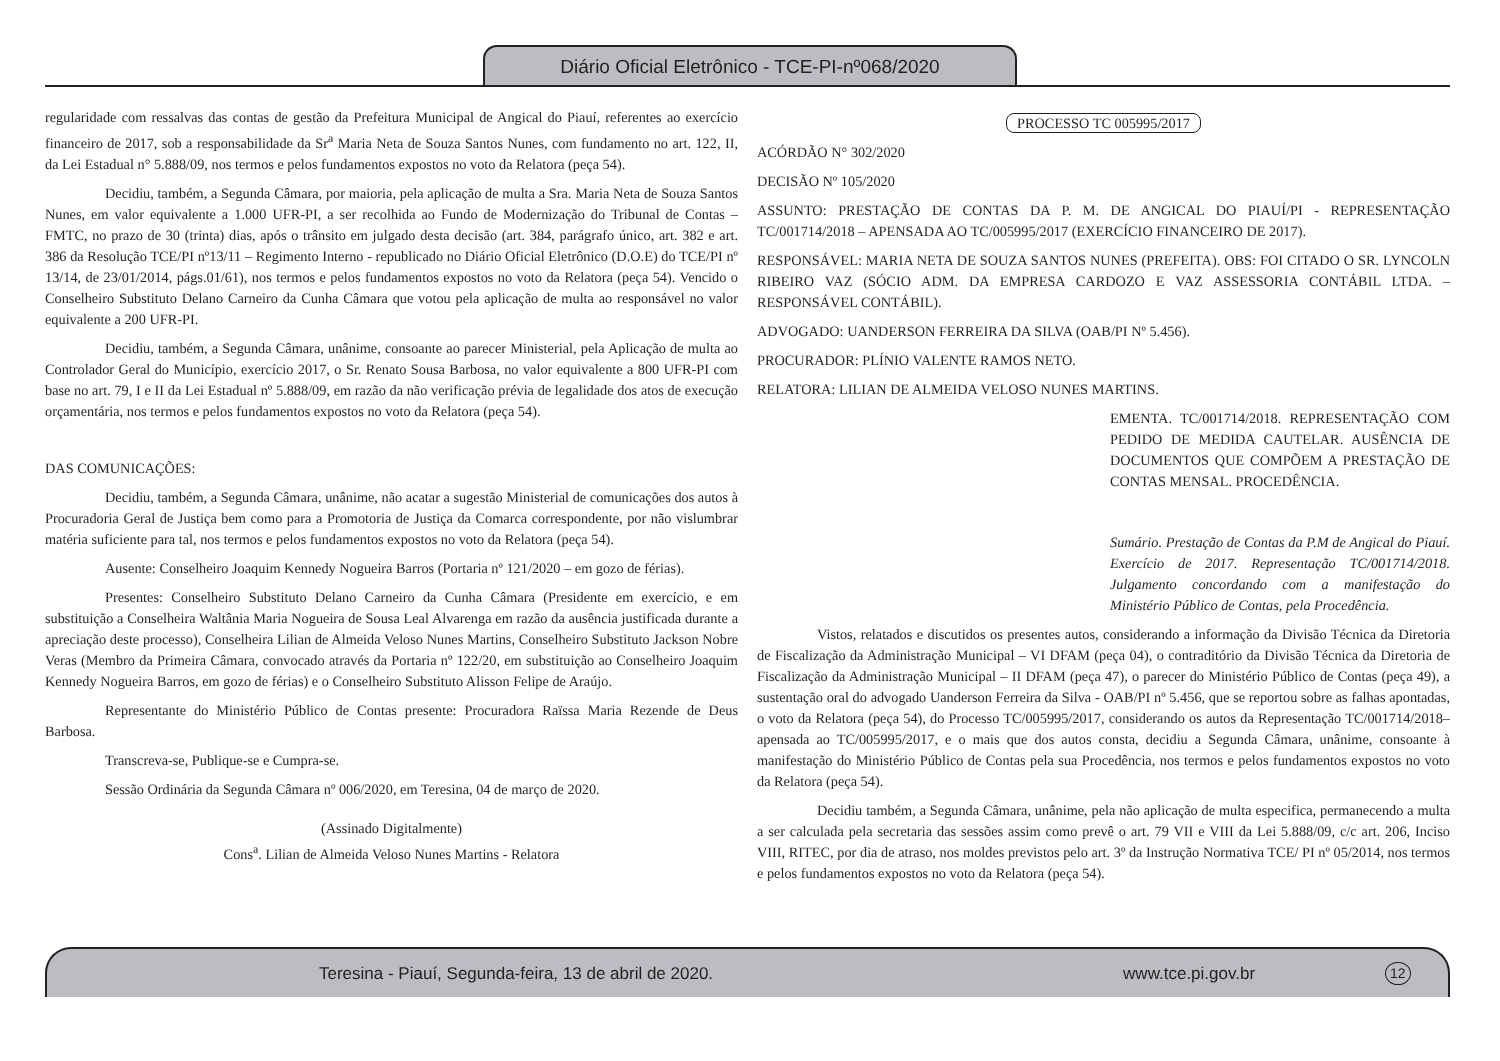Diário Oficial Eletrônico - TCE-PI-nº068/2020
regularidade com ressalvas das contas de gestão da Prefeitura Municipal de Angical do Piauí, referentes ao exercício financeiro de 2017, sob a responsabilidade da Sr<sup>a</sup> Maria Neta de Souza Santos Nunes, com fundamento no art. 122, II, da Lei Estadual n° 5.888/09, nos termos e pelos fundamentos expostos no voto da Relatora (peça 54).
Decidiu, também, a Segunda Câmara, por maioria, pela aplicação de multa a Sra. Maria Neta de Souza Santos Nunes, em valor equivalente a 1.000 UFR-PI, a ser recolhida ao Fundo de Modernização do Tribunal de Contas – FMTC, no prazo de 30 (trinta) dias, após o trânsito em julgado desta decisão (art. 384, parágrafo único, art. 382 e art. 386 da Resolução TCE/PI nº13/11 – Regimento Interno - republicado no Diário Oficial Eletrônico (D.O.E) do TCE/PI nº 13/14, de 23/01/2014, págs.01/61), nos termos e pelos fundamentos expostos no voto da Relatora (peça 54). Vencido o Conselheiro Substituto Delano Carneiro da Cunha Câmara que votou pela aplicação de multa ao responsável no valor equivalente a 200 UFR-PI.
Decidiu, também, a Segunda Câmara, unânime, consoante ao parecer Ministerial, pela Aplicação de multa ao Controlador Geral do Município, exercício 2017, o Sr. Renato Sousa Barbosa, no valor equivalente a 800 UFR-PI com base no art. 79, I e II da Lei Estadual nº 5.888/09, em razão da não verificação prévia de legalidade dos atos de execução orçamentária, nos termos e pelos fundamentos expostos no voto da Relatora (peça 54).
DAS COMUNICAÇÕES:
Decidiu, também, a Segunda Câmara, unânime, não acatar a sugestão Ministerial de comunicações dos autos à Procuradoria Geral de Justiça bem como para a Promotoria de Justiça da Comarca correspondente, por não vislumbrar matéria suficiente para tal, nos termos e pelos fundamentos expostos no voto da Relatora (peça 54).
Ausente: Conselheiro Joaquim Kennedy Nogueira Barros (Portaria nº 121/2020 – em gozo de férias).
Presentes: Conselheiro Substituto Delano Carneiro da Cunha Câmara (Presidente em exercício, e em substituição a Conselheira Waltânia Maria Nogueira de Sousa Leal Alvarenga em razão da ausência justificada durante a apreciação deste processo), Conselheira Lilian de Almeida Veloso Nunes Martins, Conselheiro Substituto Jackson Nobre Veras (Membro da Primeira Câmara, convocado através da Portaria nº 122/20, em substituição ao Conselheiro Joaquim Kennedy Nogueira Barros, em gozo de férias) e o Conselheiro Substituto Alisson Felipe de Araújo.
Representante do Ministério Público de Contas presente: Procuradora Raïssa Maria Rezende de Deus Barbosa.
Transcreva-se, Publique-se e Cumpra-se.
Sessão Ordinária da Segunda Câmara nº 006/2020, em Teresina, 04 de março de 2020.
(Assinado Digitalmente)
Cons<sup>a</sup>. Lilian de Almeida Veloso Nunes Martins - Relatora
PROCESSO TC 005995/2017
ACÓRDÃO N° 302/2020
DECISÃO Nº 105/2020
ASSUNTO: PRESTAÇÃO DE CONTAS DA P. M. DE ANGICAL DO PIAUÍ/PI - REPRESENTAÇÃO TC/001714/2018 – APENSADA AO TC/005995/2017 (EXERCÍCIO FINANCEIRO DE 2017).
RESPONSÁVEL: MARIA NETA DE SOUZA SANTOS NUNES (PREFEITA). OBS: FOI CITADO O SR. LYNCOLN RIBEIRO VAZ (SÓCIO ADM. DA EMPRESA CARDOZO E VAZ ASSESSORIA CONTÁBIL LTDA. – RESPONSÁVEL CONTÁBIL).
ADVOGADO: UANDERSON FERREIRA DA SILVA (OAB/PI Nº 5.456).
PROCURADOR: PLÍNIO VALENTE RAMOS NETO.
RELATORA: LILIAN DE ALMEIDA VELOSO NUNES MARTINS.
EMENTA. TC/001714/2018. REPRESENTAÇÃO COM PEDIDO DE MEDIDA CAUTELAR. AUSÊNCIA DE DOCUMENTOS QUE COMPÕEM A PRESTAÇÃO DE CONTAS MENSAL. PROCEDÊNCIA.
Sumário. Prestação de Contas da P.M de Angical do Piauí. Exercício de 2017. Representação TC/001714/2018. Julgamento concordando com a manifestação do Ministério Público de Contas, pela Procedência.
Vistos, relatados e discutidos os presentes autos, considerando a informação da Divisão Técnica da Diretoria de Fiscalização da Administração Municipal – VI DFAM (peça 04), o contraditório da Divisão Técnica da Diretoria de Fiscalização da Administração Municipal – II DFAM (peça 47), o parecer do Ministério Público de Contas (peça 49), a sustentação oral do advogado Uanderson Ferreira da Silva - OAB/PI nº 5.456, que se reportou sobre as falhas apontadas, o voto da Relatora (peça 54), do Processo TC/005995/2017, considerando os autos da Representação TC/001714/2018– apensada ao TC/005995/2017, e o mais que dos autos consta, decidiu a Segunda Câmara, unânime, consoante à manifestação do Ministério Público de Contas pela sua Procedência, nos termos e pelos fundamentos expostos no voto da Relatora (peça 54).
Decidiu também, a Segunda Câmara, unânime, pela não aplicação de multa especifica, permanecendo a multa a ser calculada pela secretaria das sessões assim como prevê o art. 79 VII e VIII da Lei 5.888/09, c/c art. 206, Inciso VIII, RITEC, por dia de atraso, nos moldes previstos pelo art. 3º da Instrução Normativa TCE/ PI nº 05/2014, nos termos e pelos fundamentos expostos no voto da Relatora (peça 54).
Teresina - Piauí, Segunda-feira, 13 de abril de 2020. www.tce.pi.gov.br 12